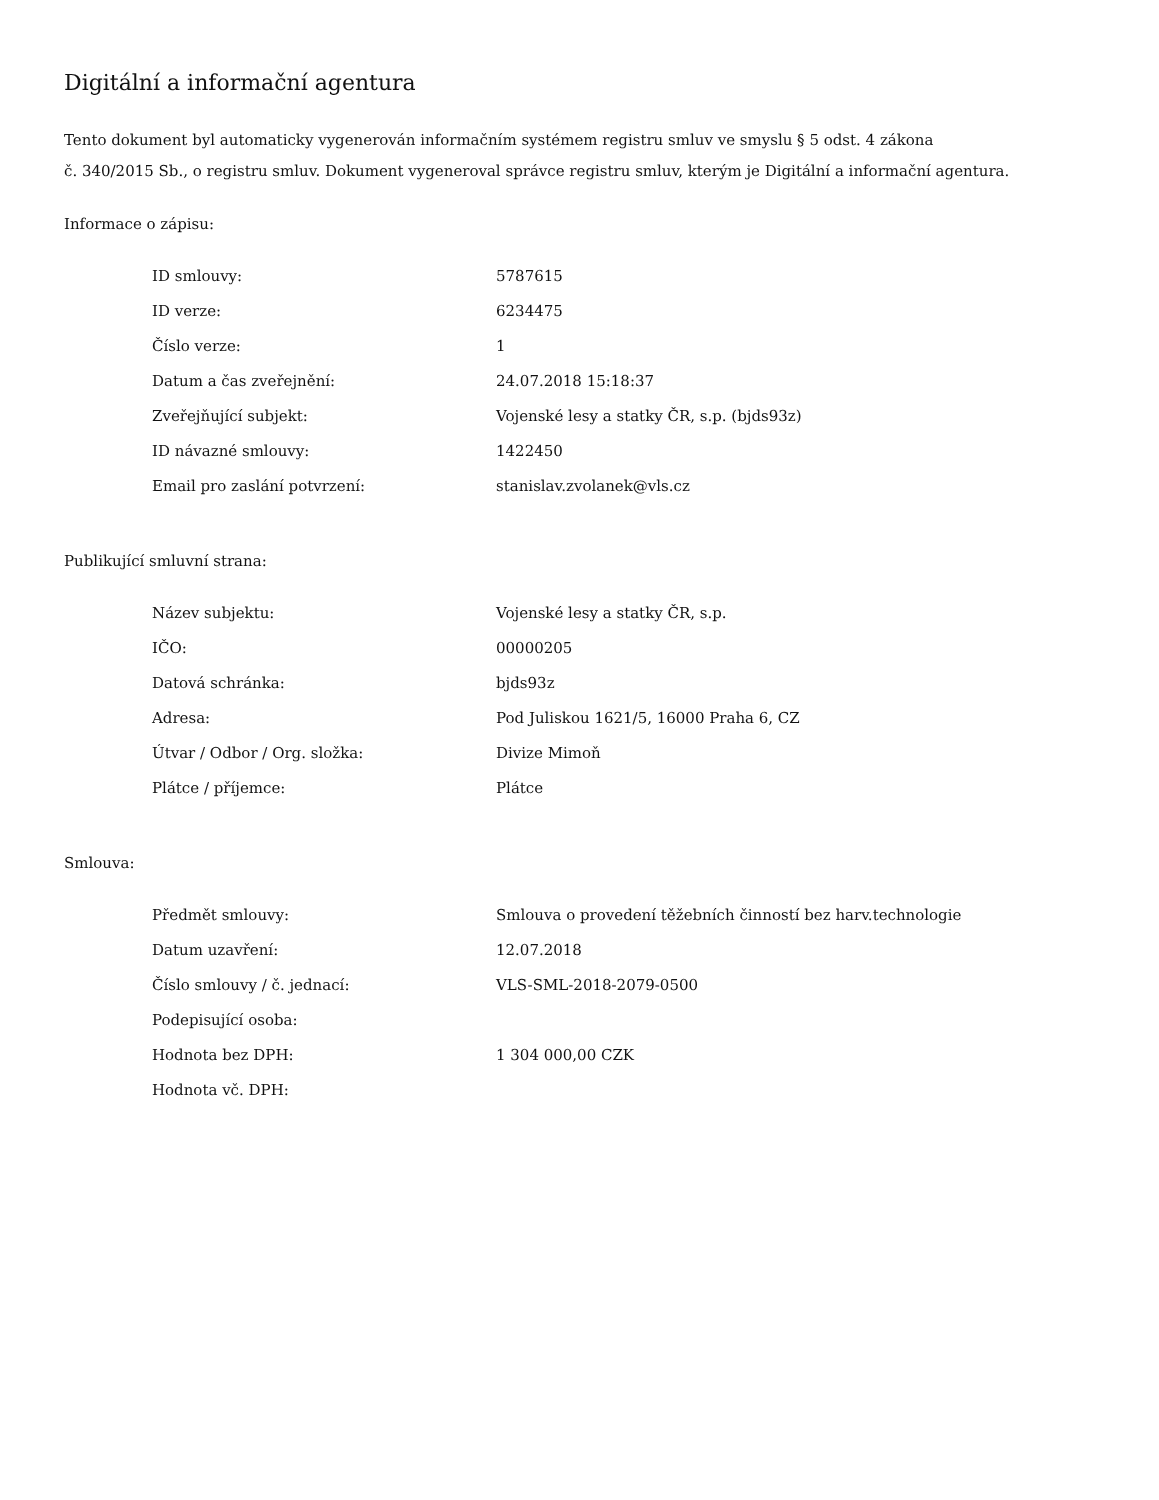Digitální a informační agentura
Tento dokument byl automaticky vygenerován informačním systémem registru smluv ve smyslu § 5 odst. 4 zákona
č. 340/2015 Sb., o registru smluv. Dokument vygeneroval správce registru smluv, kterým je Digitální a informační agentura.
Informace o zápisu:
| ID smlouvy: | 5787615 |
| ID verze: | 6234475 |
| Číslo verze: | 1 |
| Datum a čas zveřejnění: | 24.07.2018 15:18:37 |
| Zveřejňující subjekt: | Vojenské lesy a statky ČR, s.p. (bjds93z) |
| ID návazné smlouvy: | 1422450 |
| Email pro zaslání potvrzení: | stanislav.zvolanek@vls.cz |
Publikující smluvní strana:
| Název subjektu: | Vojenské lesy a statky ČR, s.p. |
| IČO: | 00000205 |
| Datová schránka: | bjds93z |
| Adresa: | Pod Juliskou 1621/5, 16000 Praha 6, CZ |
| Útvar / Odbor / Org. složka: | Divize Mimoň |
| Plátce / příjemce: | Plátce |
Smlouva:
| Předmět smlouvy: | Smlouva o provedení těžebních činností bez harv.technologie |
| Datum uzavření: | 12.07.2018 |
| Číslo smlouvy / č. jednací: | VLS-SML-2018-2079-0500 |
| Podepisující osoba: | |
| Hodnota bez DPH: | 1 304 000,00 CZK |
| Hodnota vč. DPH: | |